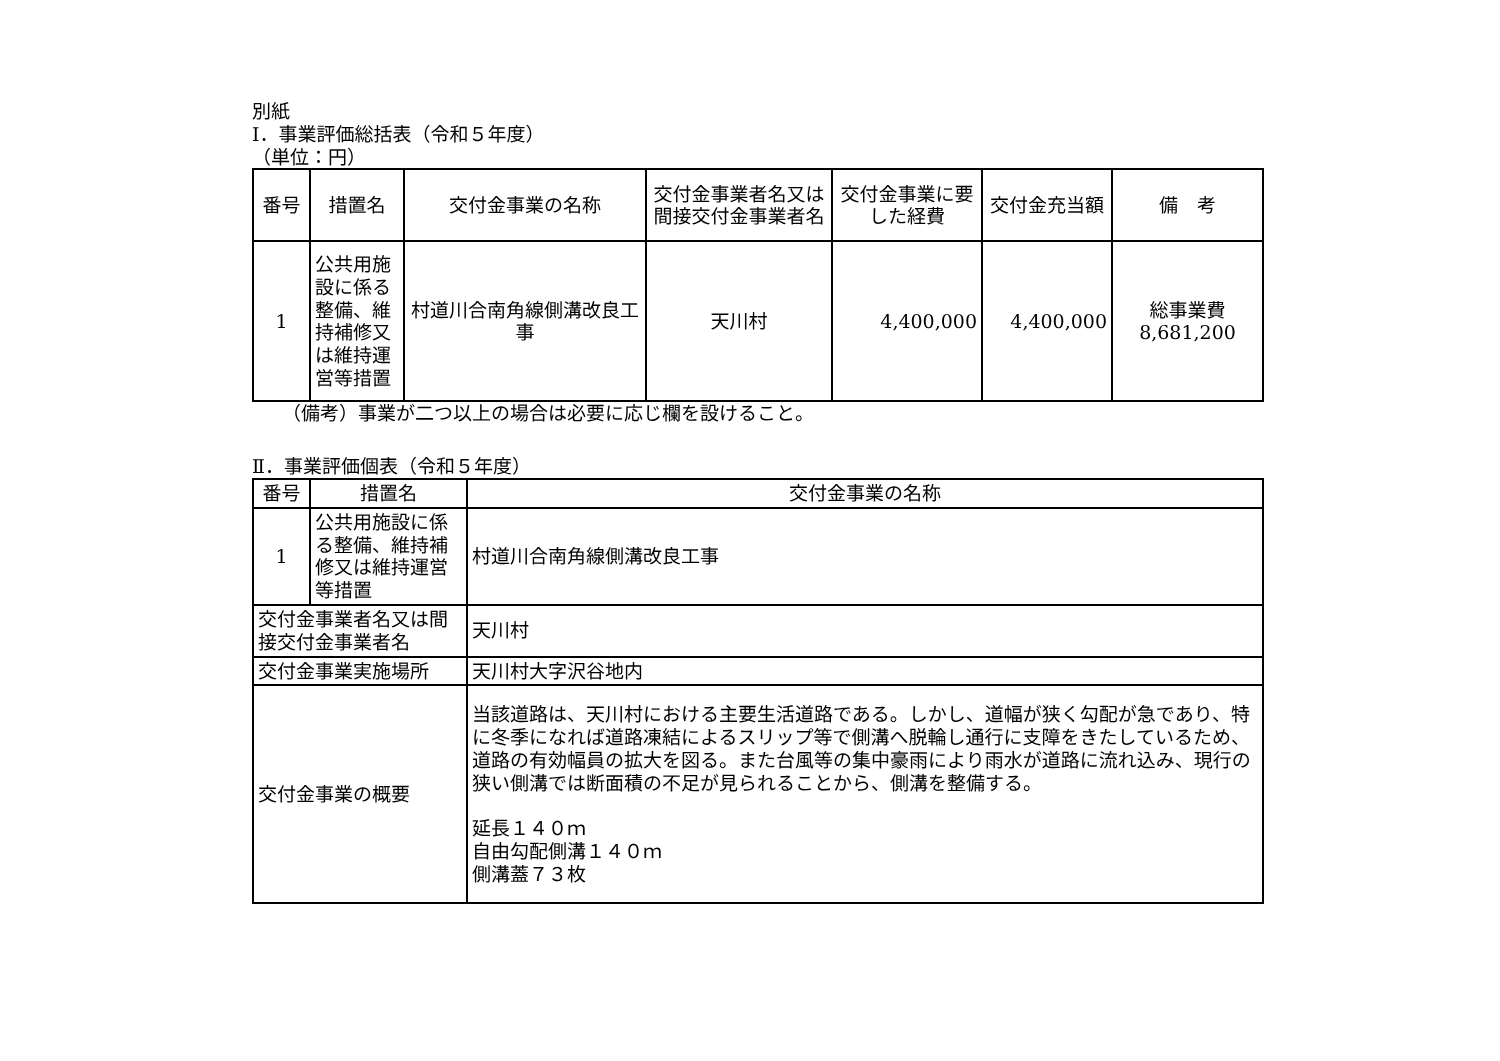別紙
Ⅰ．事業評価総括表（令和５年度）
（単位：円）
| 番号 | 措置名 | 交付金事業の名称 | 交付金事業者名又は間接交付金事業者名 | 交付金事業に要した経費 | 交付金充当額 | 備 考 |
| --- | --- | --- | --- | --- | --- | --- |
| 1 | 公共用施設に係る整備、維持補修又は維持運営等措置 | 村道川合南角線側溝改良工事 | 天川村 | 4,400,000 | 4,400,000 | 総事業費 8,681,200 |
（備考）事業が二つ以上の場合は必要に応じ欄を設けること。
Ⅱ．事業評価個表（令和５年度）
| 番号 | 措置名 | | 交付金事業の名称 | |
| 1 | 公共用施設に係る整備、維持補修又は維持運営等措置 | | 村道川合南角線側溝改良工事 | |
| 交付金事業者名又は間接交付金事業者名 | | | | 天川村 |
| 交付金事業実施場所 | | 天川村大字沢谷地内 | | |
| 交付金事業の概要 | | 当該道路は、天川村における主要生活道路である。しかし、道幅が狭く勾配が急であり、特に冬季になれば道路凍結によるスリップ等で側溝へ脱輪し通行に支障をきたしているため、道路の有効幅員の拡大を図る。また台風等の集中豪雨により雨水が道路に流れ込み、現行の狭い側溝では断面積の不足が見られることから、側溝を整備する。 延長１４０ｍ 自由勾配側溝１４０ｍ 側溝蓋７３枚 | | |